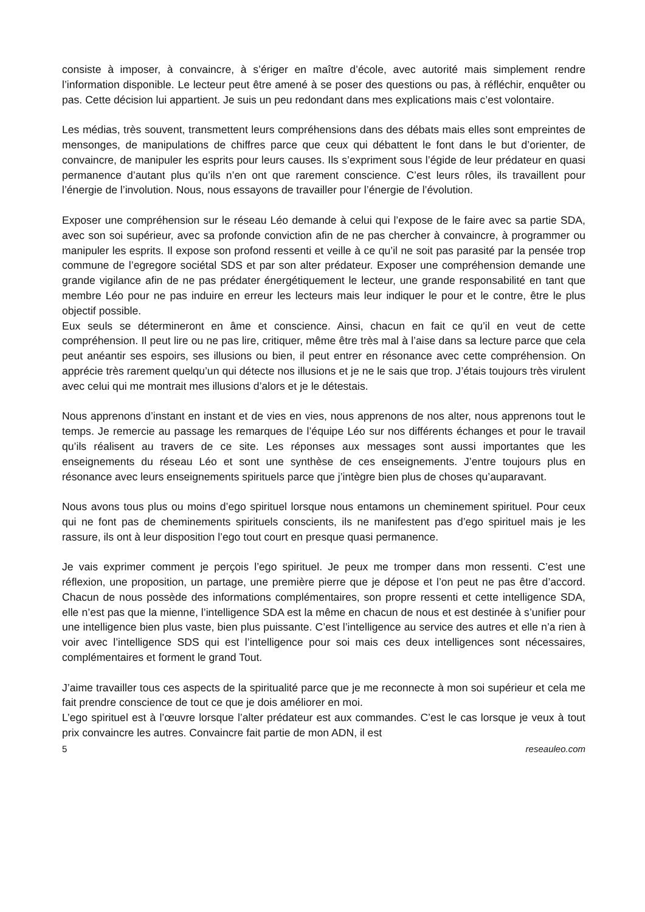consiste à imposer, à convaincre, à s’ériger en maître d’école, avec autorité mais simplement rendre l’information disponible. Le lecteur peut être amené à se poser des questions ou pas, à réfléchir, enquêter ou pas. Cette décision lui appartient. Je suis un peu redondant dans mes explications mais c’est volontaire.
Les médias, très souvent, transmettent leurs compréhensions dans des débats mais elles sont empreintes de mensonges, de manipulations de chiffres parce que ceux qui débattent le font dans le but d’orienter, de convaincre, de manipuler les esprits pour leurs causes. Ils s’expriment sous l’égide de leur prédateur en quasi permanence d’autant plus qu’ils n’en ont que rarement conscience. C’est leurs rôles, ils travaillent pour l’énergie de l’involution. Nous, nous essayons de travailler pour l’énergie de l’évolution.
Exposer une compréhension sur le réseau Léo demande à celui qui l’expose de le faire avec sa partie SDA, avec son soi supérieur, avec sa profonde conviction afin de ne pas chercher à convaincre, à programmer ou manipuler les esprits. Il expose son profond ressenti et veille à ce qu’il ne soit pas parasité par la pensée trop commune de l’egregore sociétal SDS et par son alter prédateur. Exposer une compréhension demande une grande vigilance afin de ne pas prédater énergétiquement le lecteur, une grande responsabilité en tant que membre Léo pour ne pas induire en erreur les lecteurs mais leur indiquer le pour et le contre, être le plus objectif possible.
Eux seuls se détermineront en âme et conscience. Ainsi, chacun en fait ce qu’il en veut de cette compréhension. Il peut lire ou ne pas lire, critiquer, même être très mal à l’aise dans sa lecture parce que cela peut anéantir ses espoirs, ses illusions ou bien, il peut entrer en résonance avec cette compréhension. On apprécie très rarement quelqu’un qui détecte nos illusions et je ne le sais que trop. J’étais toujours très virulent avec celui qui me montrait mes illusions d’alors et je le détestais.
Nous apprenons d’instant en instant et de vies en vies, nous apprenons de nos alter, nous apprenons tout le temps. Je remercie au passage les remarques de l’équipe Léo sur nos différents échanges et pour le travail qu’ils réalisent au travers de ce site. Les réponses aux messages sont aussi importantes que les enseignements du réseau Léo et sont une synthèse de ces enseignements. J’entre toujours plus en résonance avec leurs enseignements spirituels parce que j’intègre bien plus de choses qu’auparavant.
Nous avons tous plus ou moins d’ego spirituel lorsque nous entamons un cheminement spirituel. Pour ceux qui ne font pas de cheminements spirituels conscients, ils ne manifestent pas d’ego spirituel mais je les rassure, ils ont à leur disposition l’ego tout court en presque quasi permanence.
Je vais exprimer comment je perçois l’ego spirituel. Je peux me tromper dans mon ressenti. C’est une réflexion, une proposition, un partage, une première pierre que je dépose et l’on peut ne pas être d’accord. Chacun de nous possède des informations complémentaires, son propre ressenti et cette intelligence SDA, elle n’est pas que la mienne, l’intelligence SDA est la même en chacun de nous et est destinée à s’unifier pour une intelligence bien plus vaste, bien plus puissante. C’est l’intelligence au service des autres et elle n’a rien à voir avec l’intelligence SDS qui est l’intelligence pour soi mais ces deux intelligences sont nécessaires, complémentaires et forment le grand Tout.
J’aime travailler tous ces aspects de la spiritualité parce que je me reconnecte à mon soi supérieur et cela me fait prendre conscience de tout ce que je dois améliorer en moi.
L’ego spirituel est à l’œuvre lorsque l’alter prédateur est aux commandes. C’est le cas lorsque je veux à tout prix convaincre les autres. Convaincre fait partie de mon ADN, il est
5 reseauleo.com